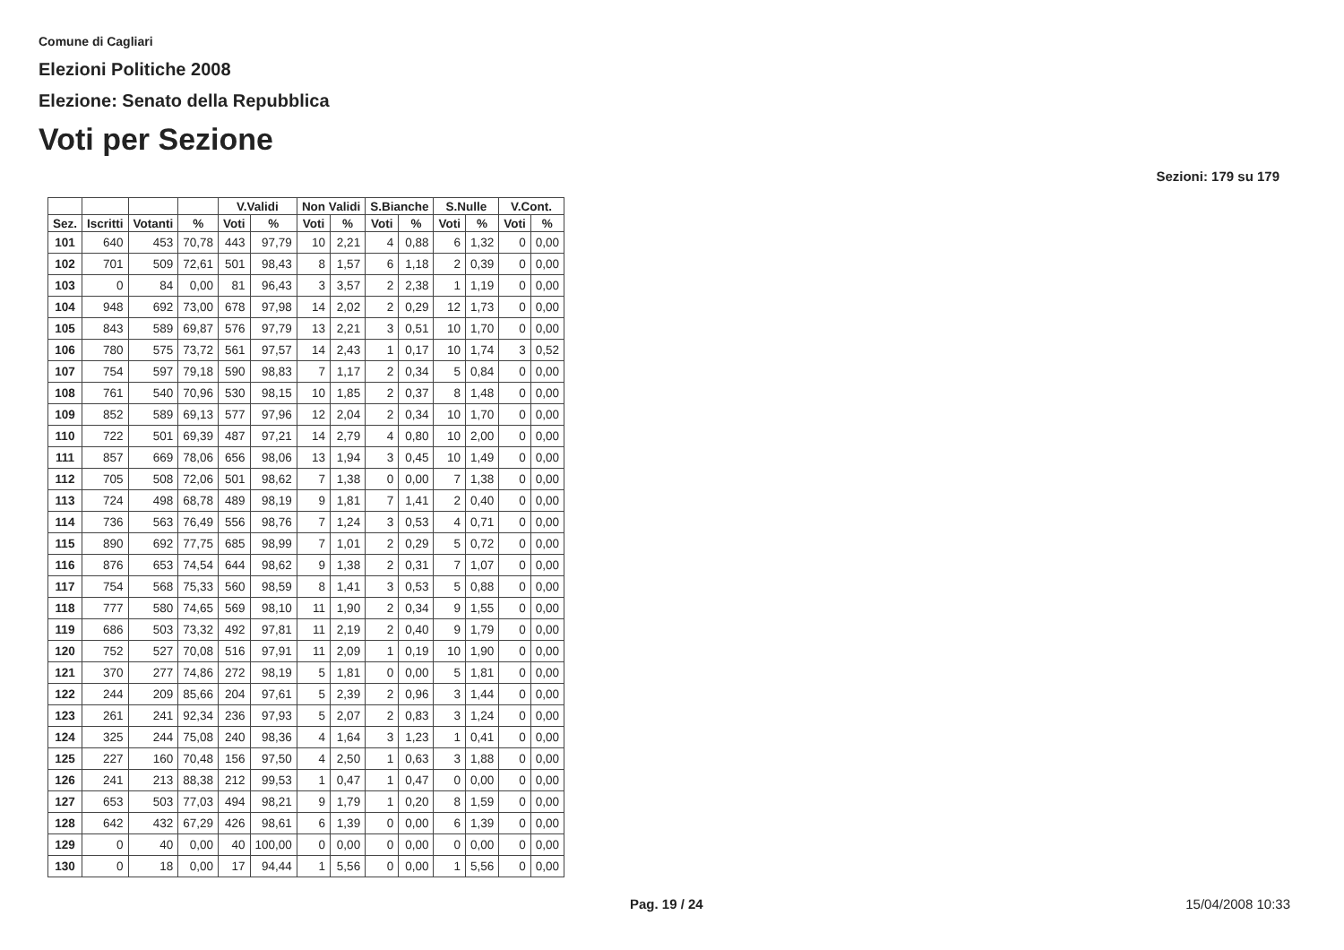Comune di Cagliari
Elezioni Politiche 2008
Elezione: Senato della Repubblica
Voti per Sezione
Sezioni: 179 su 179
| | | | | V.Validi | | Non Validi | | S.Bianche | | S.Nulle | | V.Cont. | |
| --- | --- | --- | --- | --- | --- | --- | --- | --- | --- | --- | --- | --- | --- |
| Sez. | Iscritti | Votanti | % | Voti | % | Voti | % | Voti | % | Voti | % | Voti | % |
| 101 | 640 | 453 | 70,78 | 443 | 97,79 | 10 | 2,21 | 4 | 0,88 | 6 | 1,32 | 0 | 0,00 |
| 102 | 701 | 509 | 72,61 | 501 | 98,43 | 8 | 1,57 | 6 | 1,18 | 2 | 0,39 | 0 | 0,00 |
| 103 | 0 | 84 | 0,00 | 81 | 96,43 | 3 | 3,57 | 2 | 2,38 | 1 | 1,19 | 0 | 0,00 |
| 104 | 948 | 692 | 73,00 | 678 | 97,98 | 14 | 2,02 | 2 | 0,29 | 12 | 1,73 | 0 | 0,00 |
| 105 | 843 | 589 | 69,87 | 576 | 97,79 | 13 | 2,21 | 3 | 0,51 | 10 | 1,70 | 0 | 0,00 |
| 106 | 780 | 575 | 73,72 | 561 | 97,57 | 14 | 2,43 | 1 | 0,17 | 10 | 1,74 | 3 | 0,52 |
| 107 | 754 | 597 | 79,18 | 590 | 98,83 | 7 | 1,17 | 2 | 0,34 | 5 | 0,84 | 0 | 0,00 |
| 108 | 761 | 540 | 70,96 | 530 | 98,15 | 10 | 1,85 | 2 | 0,37 | 8 | 1,48 | 0 | 0,00 |
| 109 | 852 | 589 | 69,13 | 577 | 97,96 | 12 | 2,04 | 2 | 0,34 | 10 | 1,70 | 0 | 0,00 |
| 110 | 722 | 501 | 69,39 | 487 | 97,21 | 14 | 2,79 | 4 | 0,80 | 10 | 2,00 | 0 | 0,00 |
| 111 | 857 | 669 | 78,06 | 656 | 98,06 | 13 | 1,94 | 3 | 0,45 | 10 | 1,49 | 0 | 0,00 |
| 112 | 705 | 508 | 72,06 | 501 | 98,62 | 7 | 1,38 | 0 | 0,00 | 7 | 1,38 | 0 | 0,00 |
| 113 | 724 | 498 | 68,78 | 489 | 98,19 | 9 | 1,81 | 7 | 1,41 | 2 | 0,40 | 0 | 0,00 |
| 114 | 736 | 563 | 76,49 | 556 | 98,76 | 7 | 1,24 | 3 | 0,53 | 4 | 0,71 | 0 | 0,00 |
| 115 | 890 | 692 | 77,75 | 685 | 98,99 | 7 | 1,01 | 2 | 0,29 | 5 | 0,72 | 0 | 0,00 |
| 116 | 876 | 653 | 74,54 | 644 | 98,62 | 9 | 1,38 | 2 | 0,31 | 7 | 1,07 | 0 | 0,00 |
| 117 | 754 | 568 | 75,33 | 560 | 98,59 | 8 | 1,41 | 3 | 0,53 | 5 | 0,88 | 0 | 0,00 |
| 118 | 777 | 580 | 74,65 | 569 | 98,10 | 11 | 1,90 | 2 | 0,34 | 9 | 1,55 | 0 | 0,00 |
| 119 | 686 | 503 | 73,32 | 492 | 97,81 | 11 | 2,19 | 2 | 0,40 | 9 | 1,79 | 0 | 0,00 |
| 120 | 752 | 527 | 70,08 | 516 | 97,91 | 11 | 2,09 | 1 | 0,19 | 10 | 1,90 | 0 | 0,00 |
| 121 | 370 | 277 | 74,86 | 272 | 98,19 | 5 | 1,81 | 0 | 0,00 | 5 | 1,81 | 0 | 0,00 |
| 122 | 244 | 209 | 85,66 | 204 | 97,61 | 5 | 2,39 | 2 | 0,96 | 3 | 1,44 | 0 | 0,00 |
| 123 | 261 | 241 | 92,34 | 236 | 97,93 | 5 | 2,07 | 2 | 0,83 | 3 | 1,24 | 0 | 0,00 |
| 124 | 325 | 244 | 75,08 | 240 | 98,36 | 4 | 1,64 | 3 | 1,23 | 1 | 0,41 | 0 | 0,00 |
| 125 | 227 | 160 | 70,48 | 156 | 97,50 | 4 | 2,50 | 1 | 0,63 | 3 | 1,88 | 0 | 0,00 |
| 126 | 241 | 213 | 88,38 | 212 | 99,53 | 1 | 0,47 | 1 | 0,47 | 0 | 0,00 | 0 | 0,00 |
| 127 | 653 | 503 | 77,03 | 494 | 98,21 | 9 | 1,79 | 1 | 0,20 | 8 | 1,59 | 0 | 0,00 |
| 128 | 642 | 432 | 67,29 | 426 | 98,61 | 6 | 1,39 | 0 | 0,00 | 6 | 1,39 | 0 | 0,00 |
| 129 | 0 | 40 | 0,00 | 40 | 100,00 | 0 | 0,00 | 0 | 0,00 | 0 | 0,00 | 0 | 0,00 |
| 130 | 0 | 18 | 0,00 | 17 | 94,44 | 1 | 5,56 | 0 | 0,00 | 1 | 5,56 | 0 | 0,00 |
Pag. 19 / 24 15/04/2008 10:33